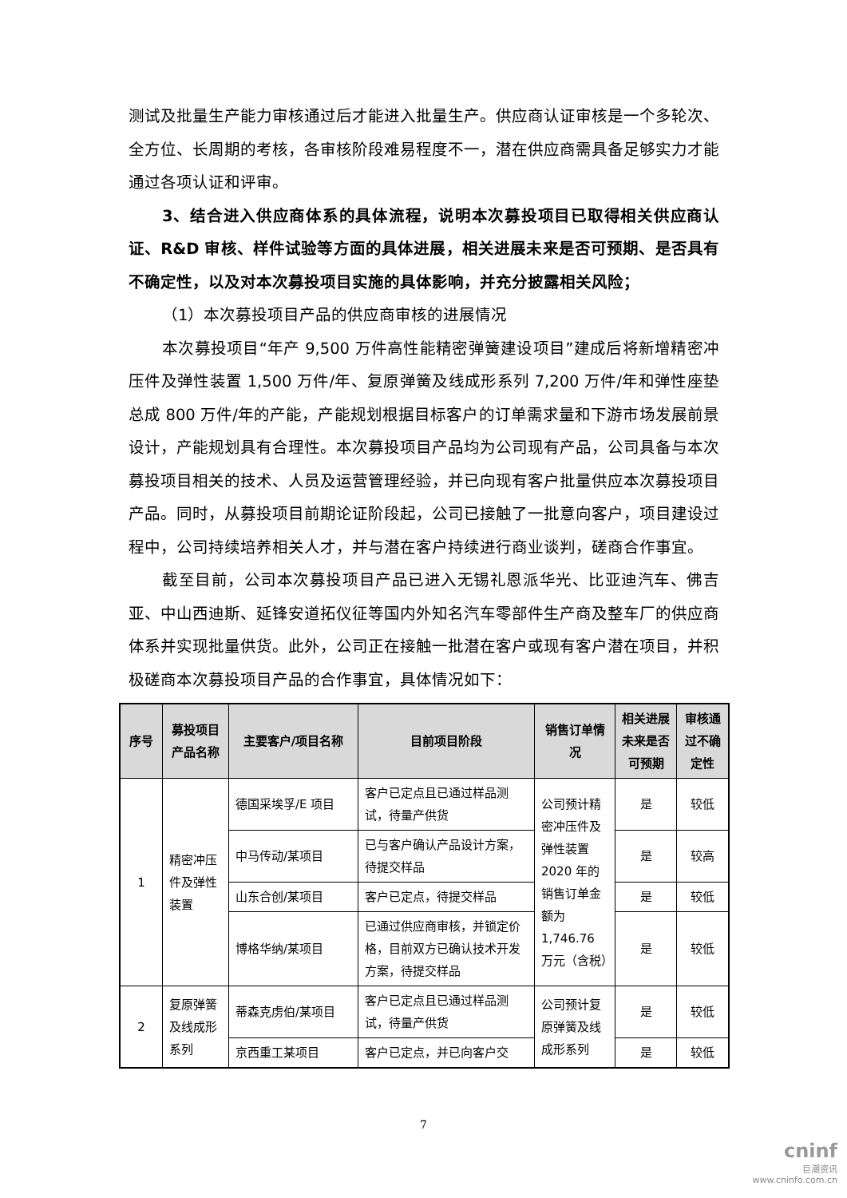测试及批量生产能力审核通过后才能进入批量生产。供应商认证审核是一个多轮次、全方位、长周期的考核，各审核阶段难易程度不一，潜在供应商需具备足够实力才能通过各项认证和评审。
3、结合进入供应商体系的具体流程，说明本次募投项目已取得相关供应商认证、R&D 审核、样件试验等方面的具体进展，相关进展未来是否可预期、是否具有不确定性，以及对本次募投项目实施的具体影响，并充分披露相关风险；
（1）本次募投项目产品的供应商审核的进展情况
本次募投项目“年产 9,500 万件高性能精密弹簧建设项目”建成后将新增精密冲压件及弹性装置 1,500 万件/年、复原弹簧及线成形系列 7,200 万件/年和弹性座垫总成 800 万件/年的产能，产能规划根据目标客户的订单需求量和下游市场发展前景设计，产能规划具有合理性。本次募投项目产品均为公司现有产品，公司具备与本次募投项目相关的技术、人员及运营管理经验，并已向现有客户批量供应本次募投项目产品。同时，从募投项目前期论证阶段起，公司已接触了一批意向客户，项目建设过程中，公司持续培养相关人才，并与潜在客户持续进行商业谈判，磋商合作事宜。
截至目前，公司本次募投项目产品已进入无锡礼恩派华光、比亚迪汽车、佛吉亚、中山西迪斯、延锋安道拓仪征等国内外知名汽车零部件生产商及整车厂的供应商体系并实现批量供货。此外，公司正在接触一批潜在客户或现有客户潜在项目，并积极磋商本次募投项目产品的合作事宜，具体情况如下：
| 序号 | 募投项目产品名称 | 主要客户/项目名称 | 目前项目阶段 | 销售订单情况 | 相关进展未来是否可预期 | 审核通过不确定性 |
| --- | --- | --- | --- | --- | --- | --- |
| 1 | 精密冲压件及弹性装置 | 德国采埃孚/E 项目 | 客户已定点且已通过样品测试，待量产供货 | 公司预计精密冲压件及弹性装置 2020 年的销售订单金额为 1,746.76 万元（含税） | 是 | 较低 |
| | | 中马传动/某项目 | 已与客户确认产品设计方案，待提交样品 | | 是 | 较高 |
| | | 山东合创/某项目 | 客户已定点，待提交样品 | | 是 | 较低 |
| | | 博格华纳/某项目 | 已通过供应商审核，并锁定价格，目前双方已确认技术开发方案，待提交样品 | | 是 | 较低 |
| 2 | 复原弹簧及线成形系列 | 蒂森克虏伯/某项目 | 客户已定点且已通过样品测试，待量产供货 | 公司预计复原弹簧及线成形系列 | 是 | 较低 |
| | | 京西重工某项目 | 客户已定点，并已向客户交 | | 是 | 较低 |
7
cninf
巨潮资讯
www.cninfo.com.cn